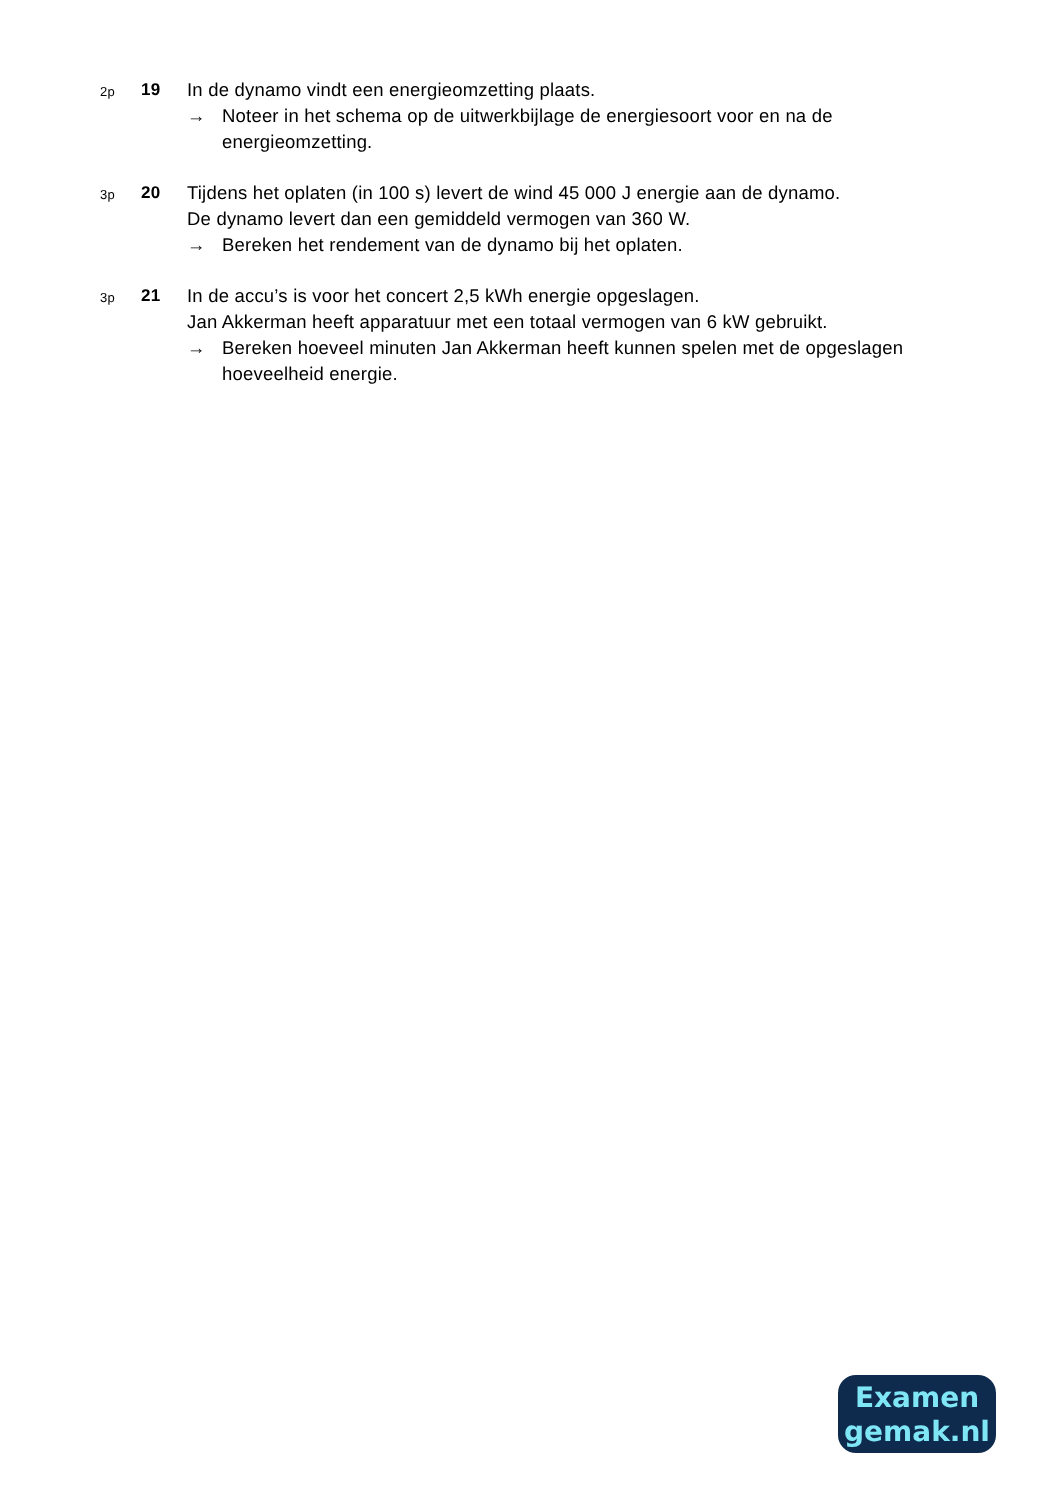2p
19 In de dynamo vindt een energieomzetting plaats.
→ Noteer in het schema op de uitwerkbijlage de energiesoort voor en na de energieomzetting.
3p
20 Tijdens het oplaten (in 100 s) levert de wind 45 000 J energie aan de dynamo.
De dynamo levert dan een gemiddeld vermogen van 360 W.
→ Bereken het rendement van de dynamo bij het oplaten.
3p
21 In de accu’s is voor het concert 2,5 kWh energie opgeslagen.
Jan Akkerman heeft apparatuur met een totaal vermogen van 6 kW gebruikt.
→ Bereken hoeveel minuten Jan Akkerman heeft kunnen spelen met de opgeslagen hoeveelheid energie.
Examen
gemak.nl